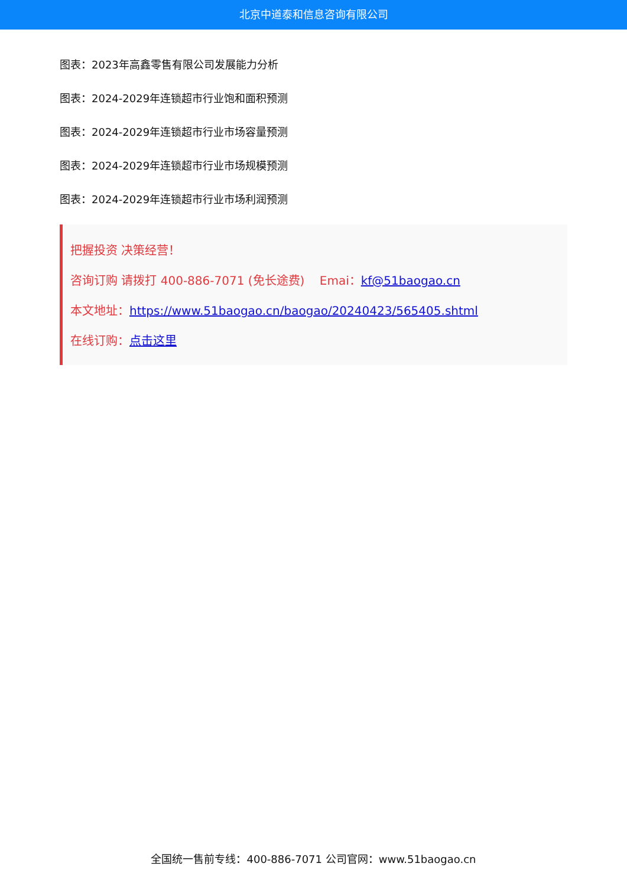北京中道泰和信息咨询有限公司
图表：2023年高鑫零售有限公司发展能力分析
图表：2024-2029年连锁超市行业饱和面积预测
图表：2024-2029年连锁超市行业市场容量预测
图表：2024-2029年连锁超市行业市场规模预测
图表：2024-2029年连锁超市行业市场利润预测
把握投资 决策经营！
咨询订购 请拨打 400-886-7071 (免长途费) Emai：kf@51baogao.cn
本文地址：https://www.51baogao.cn/baogao/20240423/565405.shtml
在线订购：点击这里
全国统一售前专线：400-886-7071 公司官网：www.51baogao.cn